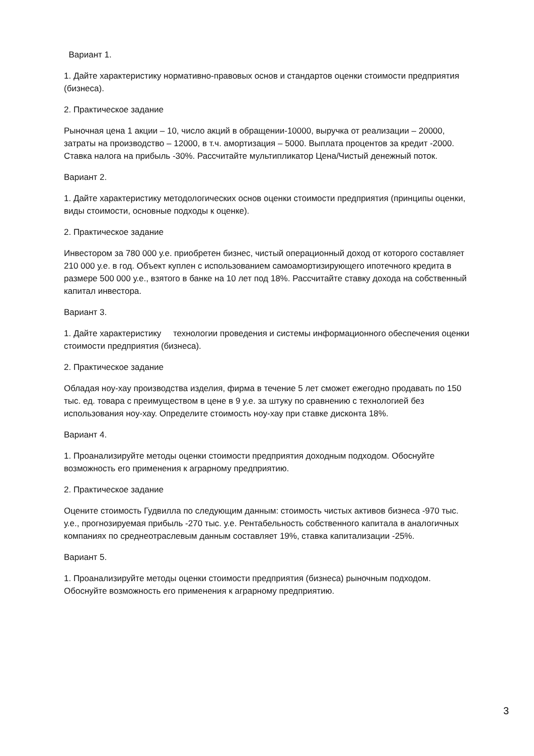Вариант 1.
1. Дайте характеристику нормативно-правовых основ и стандартов оценки стоимости предприятия (бизнеса).
2. Практическое задание
Рыночная цена 1 акции – 10, число акций в обращении-10000, выручка от реализации – 20000, затраты на производство – 12000, в т.ч. амортизация – 5000. Выплата процентов за кредит -2000. Ставка налога на прибыль -30%. Рассчитайте мультипликатор Цена/Чистый денежный поток.
Вариант 2.
1. Дайте характеристику методологических основ оценки стоимости предприятия (принципы оценки, виды стоимости, основные подходы к оценке).
2. Практическое задание
Инвестором за 780 000 у.е. приобретен бизнес, чистый операционный доход от которого составляет 210 000 у.е. в год. Объект куплен с использованием самоамортизирующего ипотечного кредита в размере 500 000 у.е., взятого в банке на 10 лет под 18%. Рассчитайте ставку дохода на собственный капитал инвестора.
Вариант 3.
1. Дайте характеристику технологии проведения и системы информационного обеспечения оценки стоимости предприятия (бизнеса).
2. Практическое задание
Обладая ноу-хау производства изделия, фирма в течение 5 лет сможет ежегодно продавать по 150 тыс. ед. товара с преимуществом в цене в 9 у.е. за штуку по сравнению с технологией без использования ноу-хау. Определите стоимость ноу-хау при ставке дисконта 18%.
Вариант 4.
1. Проанализируйте методы оценки стоимости предприятия доходным подходом. Обоснуйте возможность его применения к аграрному предприятию.
2. Практическое задание
Оцените стоимость Гудвилла по следующим данным: стоимость чистых активов бизнеса -970 тыс. у.е., прогнозируемая прибыль -270 тыс. у.е. Рентабельность собственного капитала в аналогичных компаниях по среднеотраслевым данным составляет 19%, ставка капитализации -25%.
Вариант 5.
1. Проанализируйте методы оценки стоимости предприятия (бизнеса) рыночным подходом. Обоснуйте возможность его применения к аграрному предприятию.
3